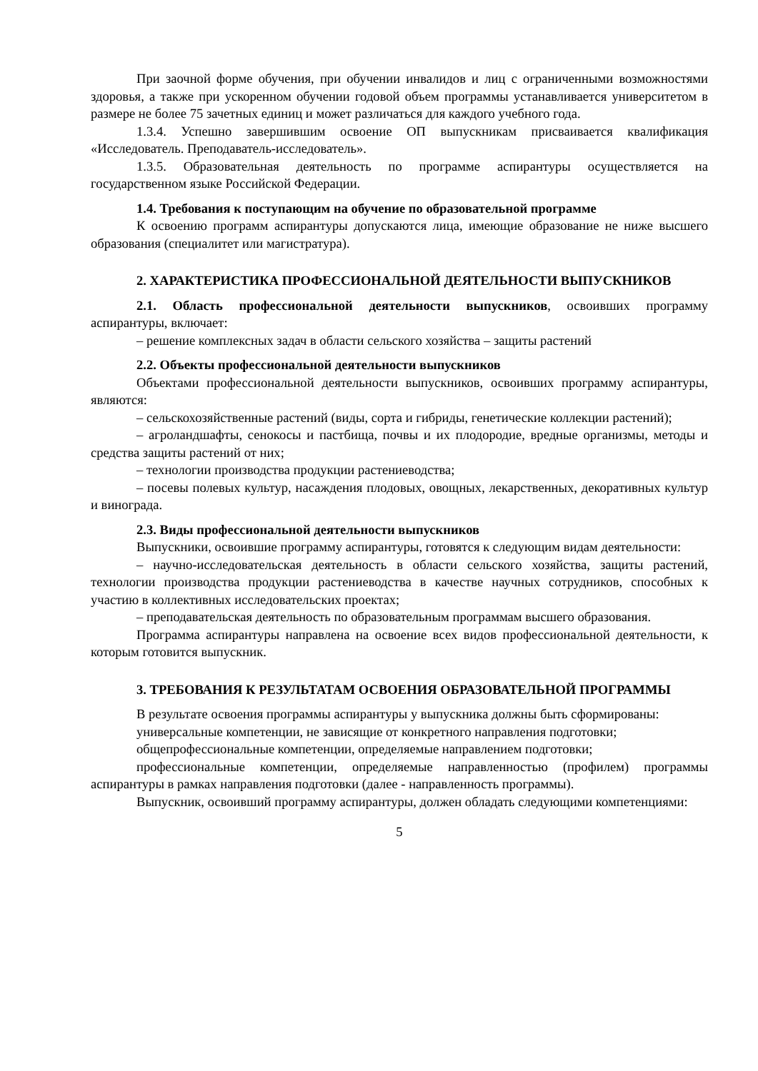При заочной форме обучения, при обучении инвалидов и лиц с ограниченными возможностями здоровья, а также при ускоренном обучении годовой объем программы устанавливается университетом в размере не более 75 зачетных единиц и может различаться для каждого учебного года.
1.3.4. Успешно завершившим освоение ОП выпускникам присваивается квалификация «Исследователь. Преподаватель-исследователь».
1.3.5. Образовательная деятельность по программе аспирантуры осуществляется на государственном языке Российской Федерации.
1.4. Требования к поступающим на обучение по образовательной программе
К освоению программ аспирантуры допускаются лица, имеющие образование не ниже высшего образования (специалитет или магистратура).
2. ХАРАКТЕРИСТИКА ПРОФЕССИОНАЛЬНОЙ ДЕЯТЕЛЬНОСТИ ВЫПУСКНИКОВ
2.1. Область профессиональной деятельности выпускников, освоивших программу аспирантуры, включает:
– решение комплексных задач в области сельского хозяйства – защиты растений
2.2. Объекты профессиональной деятельности выпускников
Объектами профессиональной деятельности выпускников, освоивших программу аспирантуры, являются:
– сельскохозяйственные растений (виды, сорта и гибриды, генетические коллекции растений);
– агроландшафты, сенокосы и пастбища, почвы и их плодородие, вредные организмы, методы и средства защиты растений от них;
– технологии производства продукции растениеводства;
– посевы полевых культур, насаждения плодовых, овощных, лекарственных, декоративных культур и винограда.
2.3. Виды профессиональной деятельности выпускников
Выпускники, освоившие программу аспирантуры, готовятся к следующим видам деятельности:
– научно-исследовательская деятельность в области сельского хозяйства, защиты растений, технологии производства продукции растениеводства в качестве научных сотрудников, способных к участию в коллективных исследовательских проектах;
– преподавательская деятельность по образовательным программам высшего образования.
Программа аспирантуры направлена на освоение всех видов профессиональной деятельности, к которым готовится выпускник.
3. ТРЕБОВАНИЯ К РЕЗУЛЬТАТАМ ОСВОЕНИЯ ОБРАЗОВАТЕЛЬНОЙ ПРОГРАММЫ
В результате освоения программы аспирантуры у выпускника должны быть сформированы:
универсальные компетенции, не зависящие от конкретного направления подготовки;
общепрофессиональные компетенции, определяемые направлением подготовки;
профессиональные компетенции, определяемые направленностью (профилем) программы аспирантуры в рамках направления подготовки (далее - направленность программы).
Выпускник, освоивший программу аспирантуры, должен обладать следующими компетенциями:
5